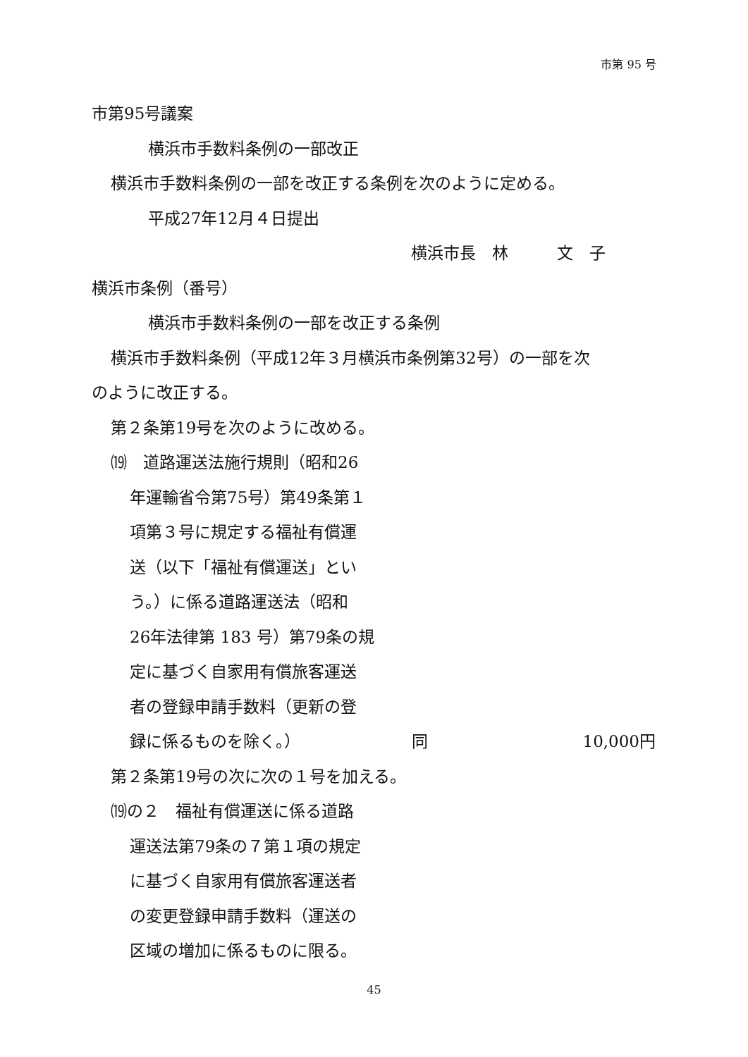市第 95 号
市第95号議案
横浜市手数料条例の一部改正
横浜市手数料条例の一部を改正する条例を次のように定める。
平成27年12月４日提出
横浜市長　林　　　文　子
横浜市条例（番号）
横浜市手数料条例の一部を改正する条例
横浜市手数料条例（平成12年３月横浜市条例第32号）の一部を次
のように改正する。
第２条第19号を次のように改める。
⒆　道路運送法施行規則（昭和26
年運輸省令第75号）第49条第１
項第３号に規定する福祉有償運
送（以下「福祉有償運送」とい
う。）に係る道路運送法（昭和
26年法律第 183 号）第79条の規
定に基づく自家用有償旅客運送
者の登録申請手数料（更新の登
録に係るものを除く。） 同 10,000円
第２条第19号の次に次の１号を加える。
⒆の２　福祉有償運送に係る道路
運送法第79条の７第１項の規定
に基づく自家用有償旅客運送者
の変更登録申請手数料（運送の
区域の増加に係るものに限る。
45